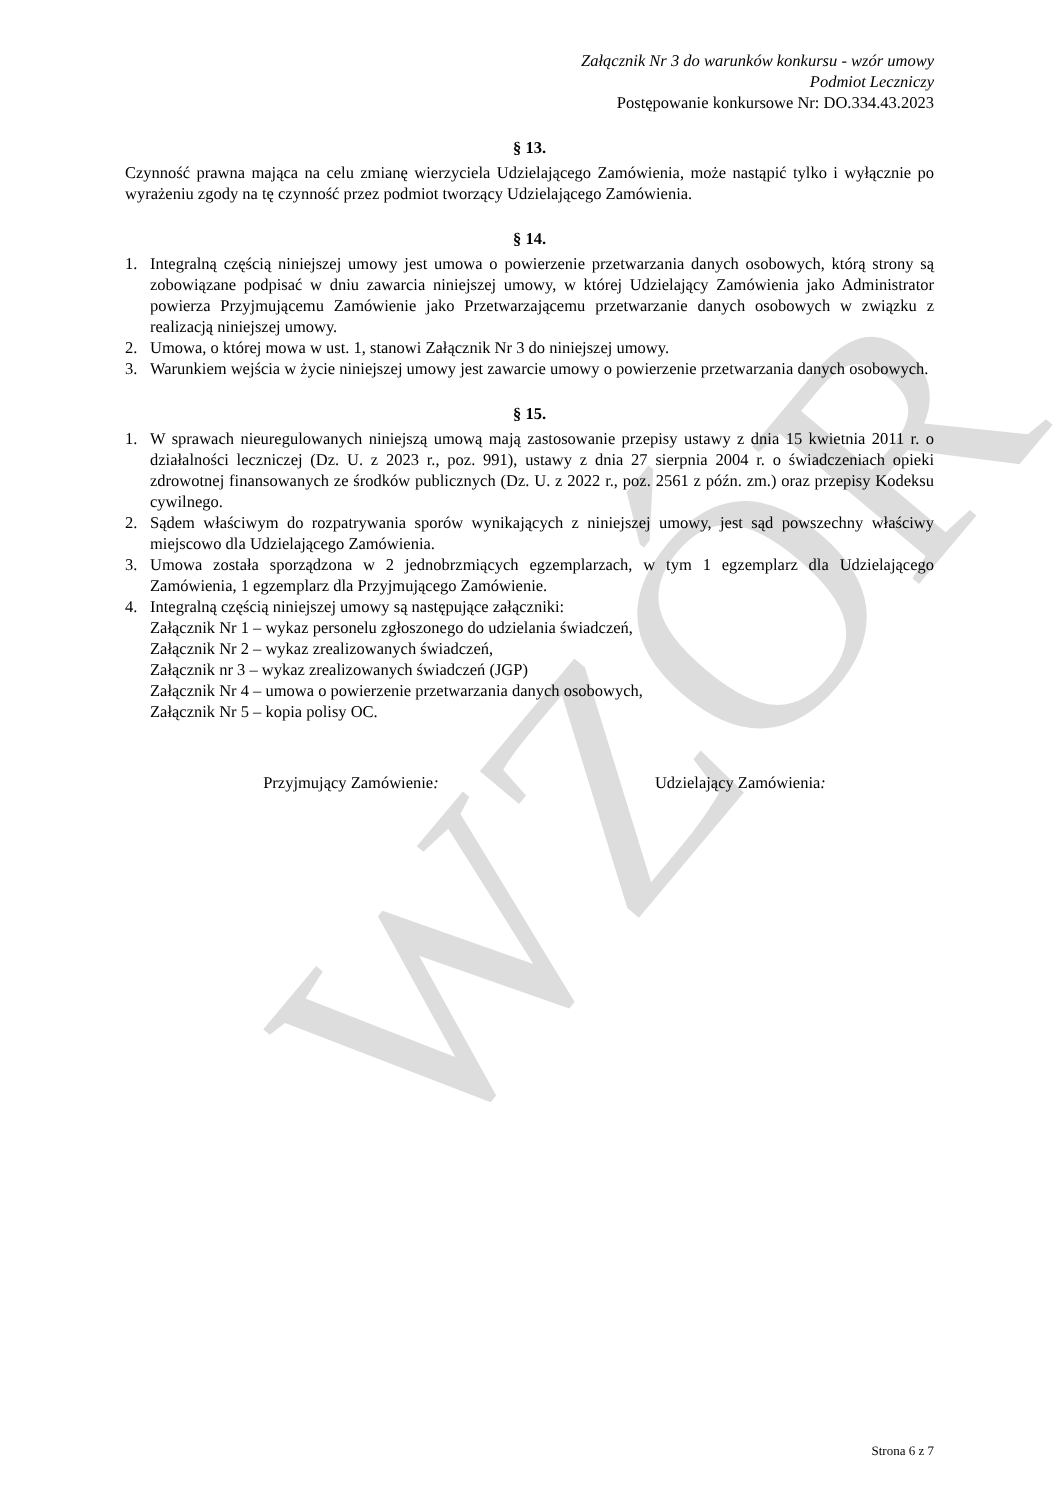WZÓR
Załącznik Nr 3 do warunków konkursu - wzór umowy
Podmiot Leczniczy
Postępowanie konkursowe Nr: DO.334.43.2023
§ 13.
Czynność prawna mająca na celu zmianę wierzyciela Udzielającego Zamówienia, może nastąpić tylko i wyłącznie po wyrażeniu zgody na tę czynność przez podmiot tworzący Udzielającego Zamówienia.
§ 14.
1. Integralną częścią niniejszej umowy jest umowa o powierzenie przetwarzania danych osobowych, którą strony są zobowiązane podpisać w dniu zawarcia niniejszej umowy, w której Udzielający Zamówienia jako Administrator powierza Przyjmującemu Zamówienie jako Przetwarzającemu przetwarzanie danych osobowych w związku z realizacją niniejszej umowy.
2. Umowa, o której mowa w ust. 1, stanowi Załącznik Nr 3 do niniejszej umowy.
3. Warunkiem wejścia w życie niniejszej umowy jest zawarcie umowy o powierzenie przetwarzania danych osobowych.
§ 15.
1. W sprawach nieuregulowanych niniejszą umową mają zastosowanie przepisy ustawy z dnia 15 kwietnia 2011 r. o działalności leczniczej (Dz. U. z 2023 r., poz. 991), ustawy z dnia 27 sierpnia 2004 r. o świadczeniach opieki zdrowotnej finansowanych ze środków publicznych (Dz. U. z 2022 r., poz. 2561 z późn. zm.) oraz przepisy Kodeksu cywilnego.
2. Sądem właściwym do rozpatrywania sporów wynikających z niniejszej umowy, jest sąd powszechny właściwy miejscowo dla Udzielającego Zamówienia.
3. Umowa została sporządzona w 2 jednobrzmiących egzemplarzach, w tym 1 egzemplarz dla Udzielającego Zamówienia, 1 egzemplarz dla Przyjmującego Zamówienie.
4. Integralną częścią niniejszej umowy są następujące załączniki:
Załącznik Nr 1 – wykaz personelu zgłoszonego do udzielania świadczeń,
Załącznik Nr 2 – wykaz zrealizowanych świadczeń,
Załącznik nr 3 – wykaz zrealizowanych świadczeń (JGP)
Załącznik Nr 4 – umowa o powierzenie przetwarzania danych osobowych,
Załącznik Nr 5 – kopia polisy OC.
Przyjmujący Zamówienie: Udzielający Zamówienia:
Strona 6 z 7